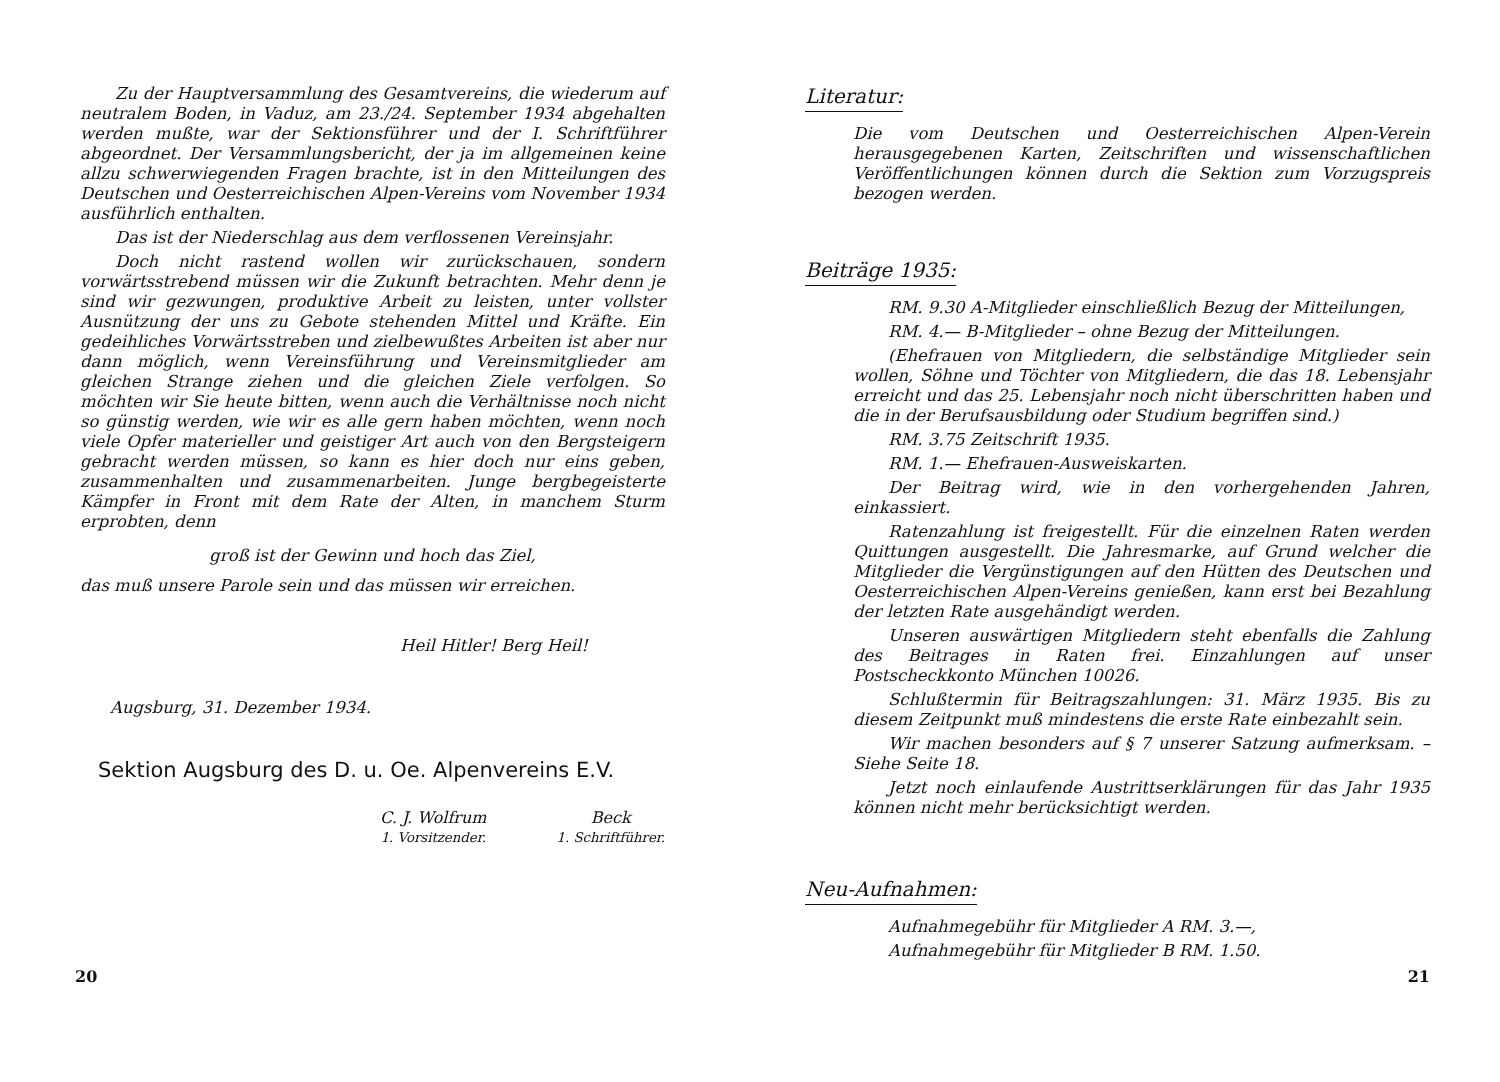Zu der Hauptversammlung des Gesamtvereins, die wiederum auf neutralem Boden, in Vaduz, am 23./24. September 1934 abgehalten werden mußte, war der Sektionsführer und der I. Schriftführer abgeordnet. Der Versammlungsbericht, der ja im allgemeinen keine allzu schwerwiegenden Fragen brachte, ist in den Mitteilungen des Deutschen und Oesterreichischen Alpen-Vereins vom November 1934 ausführlich enthalten.
Das ist der Niederschlag aus dem verflossenen Vereinsjahr.
Doch nicht rastend wollen wir zurückschauen, sondern vorwärtsstrebend müssen wir die Zukunft betrachten. Mehr denn je sind wir gezwungen, produktive Arbeit zu leisten, unter vollster Ausnützung der uns zu Gebote stehenden Mittel und Kräfte. Ein gedeihliches Vorwärtsstreben und zielbewußtes Arbeiten ist aber nur dann möglich, wenn Vereinsführung und Vereinsmitglieder am gleichen Strange ziehen und die gleichen Ziele verfolgen. So möchten wir Sie heute bitten, wenn auch die Verhältnisse noch nicht so günstig werden, wie wir es alle gern haben möchten, wenn noch viele Opfer materieller und geistiger Art auch von den Bergsteigern gebracht werden müssen, so kann es hier doch nur eins geben, zusammenhalten und zusammenarbeiten. Junge bergbegeisterte Kämpfer in Front mit dem Rate der Alten, in manchem Sturm erprobten, denn
groß ist der Gewinn und hoch das Ziel,
das muß unsere Parole sein und das müssen wir erreichen.
Heil Hitler! Berg Heil!
Augsburg, 31. Dezember 1934.
Sektion Augsburg des D. u. Oe. Alpenvereins E.V.
C. J. Wolfrum
1. Vorsitzender.
Beck
1. Schriftführer.
20
Literatur:
Die vom Deutschen und Oesterreichischen Alpen-Verein herausgegebenen Karten, Zeitschriften und wissenschaftlichen Veröffentlichungen können durch die Sektion zum Vorzugspreis bezogen werden.
Beiträge 1935:
RM. 9.30 A-Mitglieder einschließlich Bezug der Mitteilungen,
RM. 4.— B-Mitglieder – ohne Bezug der Mitteilungen.
(Ehefrauen von Mitgliedern, die selbständige Mitglieder sein wollen, Söhne und Töchter von Mitgliedern, die das 18. Lebensjahr erreicht und das 25. Lebensjahr noch nicht überschritten haben und die in der Berufsausbildung oder Studium begriffen sind.)
RM. 3.75 Zeitschrift 1935.
RM. 1.— Ehefrauen-Ausweiskarten.
Der Beitrag wird, wie in den vorhergehenden Jahren, einkassiert.
Ratenzahlung ist freigestellt. Für die einzelnen Raten werden Quittungen ausgestellt. Die Jahresmarke, auf Grund welcher die Mitglieder die Vergünstigungen auf den Hütten des Deutschen und Oesterreichischen Alpen-Vereins genießen, kann erst bei Bezahlung der letzten Rate ausgehändigt werden.
Unseren auswärtigen Mitgliedern steht ebenfalls die Zahlung des Beitrages in Raten frei. Einzahlungen auf unser Postscheckkonto München 10026.
Schlußtermin für Beitragszahlungen: 31. März 1935. Bis zu diesem Zeitpunkt muß mindestens die erste Rate einbezahlt sein.
Wir machen besonders auf § 7 unserer Satzung aufmerksam. – Siehe Seite 18.
Jetzt noch einlaufende Austrittserklärungen für das Jahr 1935 können nicht mehr berücksichtigt werden.
Neu-Aufnahmen:
Aufnahmegebühr für Mitglieder A RM. 3.—,
Aufnahmegebühr für Mitglieder B RM. 1.50.
21